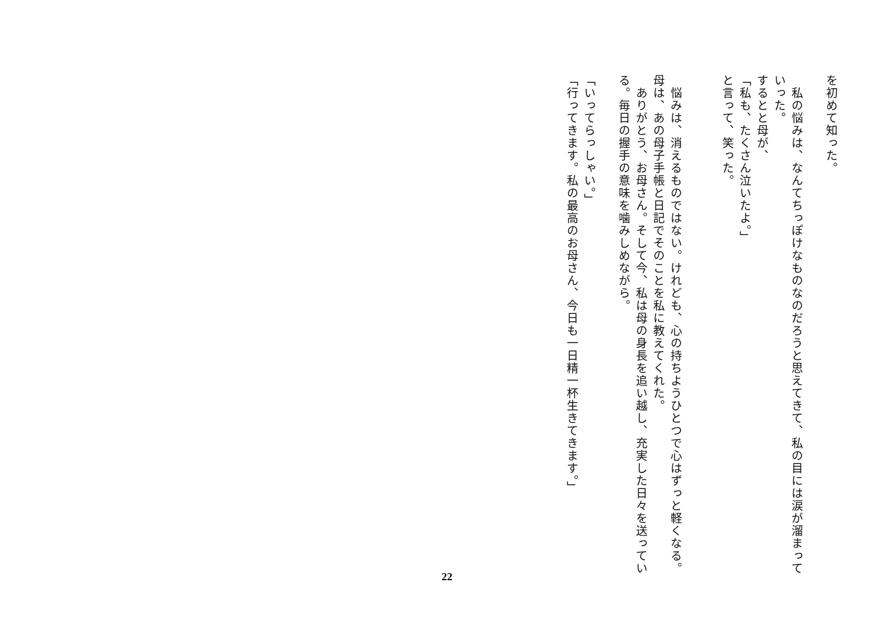を初めて知った。
　私の悩みは、なんてちっぽけなものなのだろうと思えてきて、私の目には涙が溜まっていった。
するとと母が、
「私も、たくさん泣いたよ。」
と言って、笑った。
　悩みは、消えるものではない。けれども、心の持ちようひとつで心はずっと軽くなる。母は、あの母子手帳と日記でそのことを私に教えてくれた。
　ありがとう、お母さん。そして今、私は母の身長を追い越し、充実した日々を送っている。毎日の握手の意味を噛みしめながら。
「いってらっしゃい。」
「行ってきます。私の最高のお母さん、今日も一日精一杯生きてきます。」
22